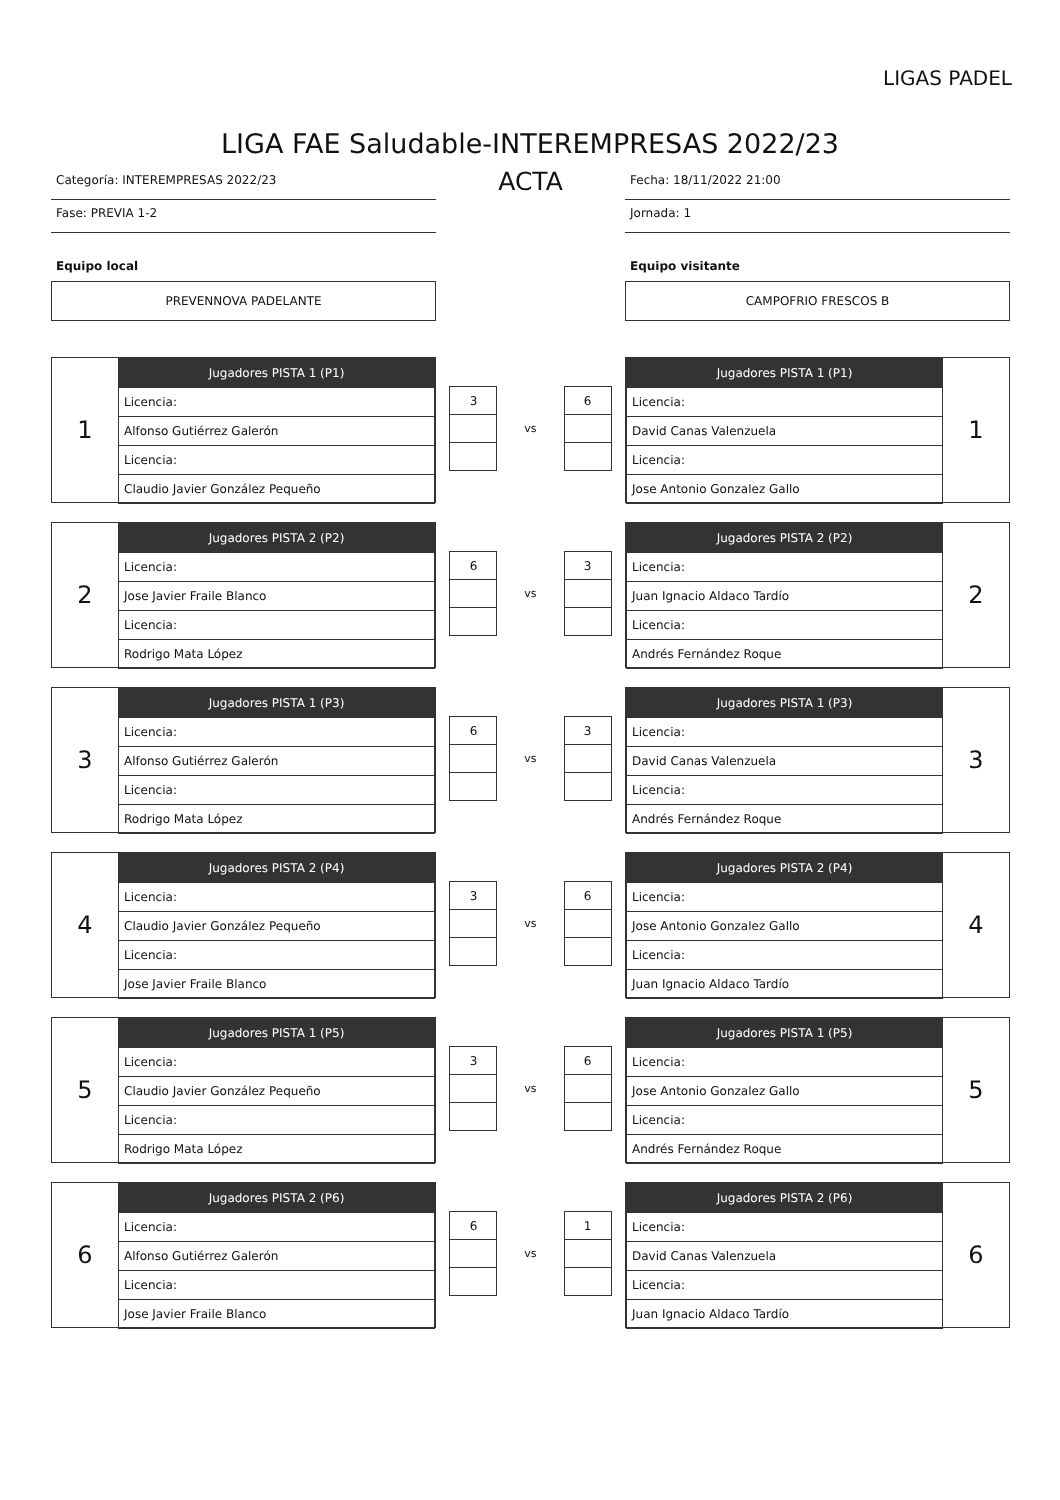LIGAS PADEL
LIGA FAE Saludable-INTEREMPRESAS 2022/23
Categoría: INTEREMPRESAS 2022/23
Fase: PREVIA 1-2
Equipo local
PREVENNOVA PADELANTE
ACTA
Fecha: 18/11/2022 21:00
Jornada: 1
Equipo visitante
CAMPOFRIO FRESCOS B
1
| Jugadores PISTA 1 (P1) |
| --- |
| Licencia: |
| Alfonso Gutiérrez Galerón |
| Licencia: |
| Claudio Javier González Pequeño |
| 3 |
vs
| 6 |
| Jugadores PISTA 1 (P1) |
| --- |
| Licencia: |
| David Canas Valenzuela |
| Licencia: |
| Jose Antonio Gonzalez Gallo |
1
2
| Jugadores PISTA 2 (P2) |
| --- |
| Licencia: |
| Jose Javier Fraile Blanco |
| Licencia: |
| Rodrigo Mata López |
| 6 |
vs
| 3 |
| Jugadores PISTA 2 (P2) |
| --- |
| Licencia: |
| Juan Ignacio Aldaco Tardío |
| Licencia: |
| Andrés Fernández Roque |
2
3
| Jugadores PISTA 1 (P3) |
| --- |
| Licencia: |
| Alfonso Gutiérrez Galerón |
| Licencia: |
| Rodrigo Mata López |
| 6 |
vs
| 3 |
| Jugadores PISTA 1 (P3) |
| --- |
| Licencia: |
| David Canas Valenzuela |
| Licencia: |
| Andrés Fernández Roque |
3
4
| Jugadores PISTA 2 (P4) |
| --- |
| Licencia: |
| Claudio Javier González Pequeño |
| Licencia: |
| Jose Javier Fraile Blanco |
| 3 |
vs
| 6 |
| Jugadores PISTA 2 (P4) |
| --- |
| Licencia: |
| Jose Antonio Gonzalez Gallo |
| Licencia: |
| Juan Ignacio Aldaco Tardío |
4
5
| Jugadores PISTA 1 (P5) |
| --- |
| Licencia: |
| Claudio Javier González Pequeño |
| Licencia: |
| Rodrigo Mata López |
| 3 |
vs
| 6 |
| Jugadores PISTA 1 (P5) |
| --- |
| Licencia: |
| Jose Antonio Gonzalez Gallo |
| Licencia: |
| Andrés Fernández Roque |
5
6
| Jugadores PISTA 2 (P6) |
| --- |
| Licencia: |
| Alfonso Gutiérrez Galerón |
| Licencia: |
| Jose Javier Fraile Blanco |
| 6 |
vs
| 1 |
| Jugadores PISTA 2 (P6) |
| --- |
| Licencia: |
| David Canas Valenzuela |
| Licencia: |
| Juan Ignacio Aldaco Tardío |
6